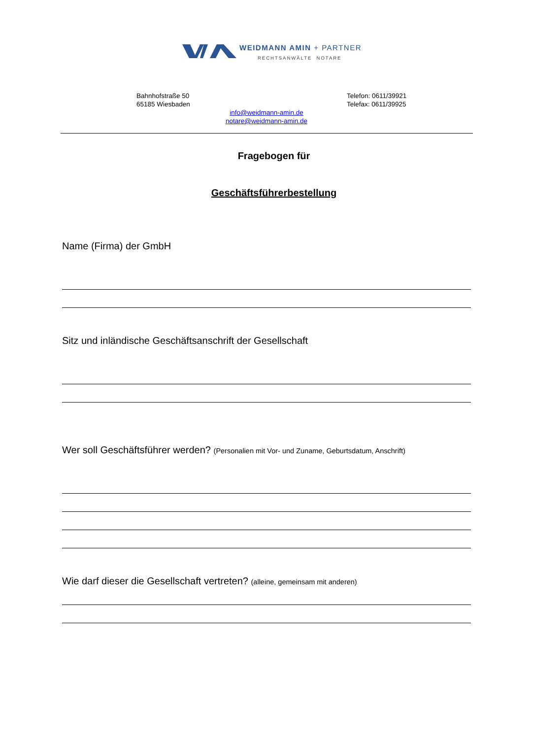WEIDMANN AMIN + PARTNER
RECHTSANWÄLTE NOTARE
Bahnhofstraße 50
65185 Wiesbaden
Telefon: 0611/39921
Telefax: 0611/39925
info@weidmann-amin.de
notare@weidmann-amin.de
Fragebogen für
Geschäftsführerbestellung
Name (Firma) der GmbH
Sitz und inländische Geschäftsanschrift der Gesellschaft
Wer soll Geschäftsführer werden? (Personalien mit Vor- und Zuname, Geburtsdatum, Anschrift)
Wie darf dieser die Gesellschaft vertreten? (alleine, gemeinsam mit anderen)